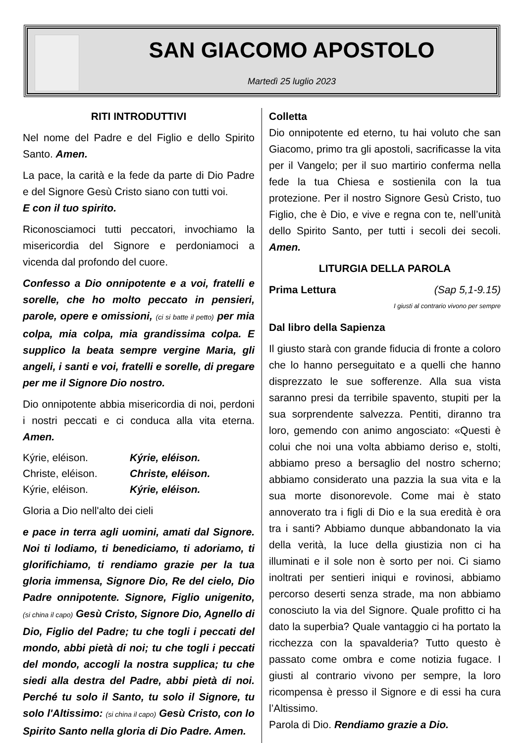SAN GIACOMO APOSTOLO
Martedì 25 luglio 2023
RITI INTRODUTTIVI
Nel nome del Padre e del Figlio e dello Spirito Santo. Amen.
La pace, la carità e la fede da parte di Dio Padre e del Signore Gesù Cristo siano con tutti voi.
E con il tuo spirito.
Riconosciamoci tutti peccatori, invochiamo la misericordia del Signore e perdoniamoci a vicenda dal profondo del cuore.
Confesso a Dio onnipotente e a voi, fratelli e sorelle, che ho molto peccato in pensieri, parole, opere e omissioni, (ci si batte il petto) per mia colpa, mia colpa, mia grandissima colpa. E supplico la beata sempre vergine Maria, gli angeli, i santi e voi, fratelli e sorelle, di pregare per me il Signore Dio nostro.
Dio onnipotente abbia misericordia di noi, perdoni i nostri peccati e ci conduca alla vita eterna. Amen.
| Kýrie, eléison. | Kýrie, eléison. |
| Christe, eléison. | Christe, eléison. |
| Kýrie, eléison. | Kýrie, eléison. |
Gloria a Dio nell'alto dei cieli
e pace in terra agli uomini, amati dal Signore. Noi ti lodiamo, ti benediciamo, ti adoriamo, ti glorifichiamo, ti rendiamo grazie per la tua gloria immensa, Signore Dio, Re del cielo, Dio Padre onnipotente. Signore, Figlio unigenito, (si china il capo) Gesù Cristo, Signore Dio, Agnello di Dio, Figlio del Padre; tu che togli i peccati del mondo, abbi pietà di noi; tu che togli i peccati del mondo, accogli la nostra supplica; tu che siedi alla destra del Padre, abbi pietà di noi. Perché tu solo il Santo, tu solo il Signore, tu solo l'Altissimo: (si china il capo) Gesù Cristo, con lo Spirito Santo nella gloria di Dio Padre. Amen.
Colletta
Dio onnipotente ed eterno, tu hai voluto che san Giacomo, primo tra gli apostoli, sacrificasse la vita per il Vangelo; per il suo martirio conferma nella fede la tua Chiesa e sostienila con la tua protezione. Per il nostro Signore Gesù Cristo, tuo Figlio, che è Dio, e vive e regna con te, nell’unità dello Spirito Santo, per tutti i secoli dei secoli. Amen.
LITURGIA DELLA PAROLA
Prima Lettura (Sap 5,1-9.15)
I giusti al contrario vivono per sempre
Dal libro della Sapienza
Il giusto starà con grande fiducia di fronte a coloro che lo hanno perseguitato e a quelli che hanno disprezzato le sue sofferenze. Alla sua vista saranno presi da terribile spavento, stupiti per la sua sorprendente salvezza. Pentiti, diranno tra loro, gemendo con animo angosciato: «Questi è colui che noi una volta abbiamo deriso e, stolti, abbiamo preso a bersaglio del nostro scherno; abbiamo considerato una pazzia la sua vita e la sua morte disonorevole. Come mai è stato annoverato tra i figli di Dio e la sua eredità è ora tra i santi? Abbiamo dunque abbandonato la via della verità, la luce della giustizia non ci ha illuminati e il sole non è sorto per noi. Ci siamo inoltrati per sentieri iniqui e rovinosi, abbiamo percorso deserti senza strade, ma non abbiamo conosciuto la via del Signore. Quale profitto ci ha dato la superbia? Quale vantaggio ci ha portato la ricchezza con la spavalderia? Tutto questo è passato come ombra e come notizia fugace. I giusti al contrario vivono per sempre, la loro ricompensa è presso il Signore e di essi ha cura l’Altissimo.
Parola di Dio. Rendiamo grazie a Dio.